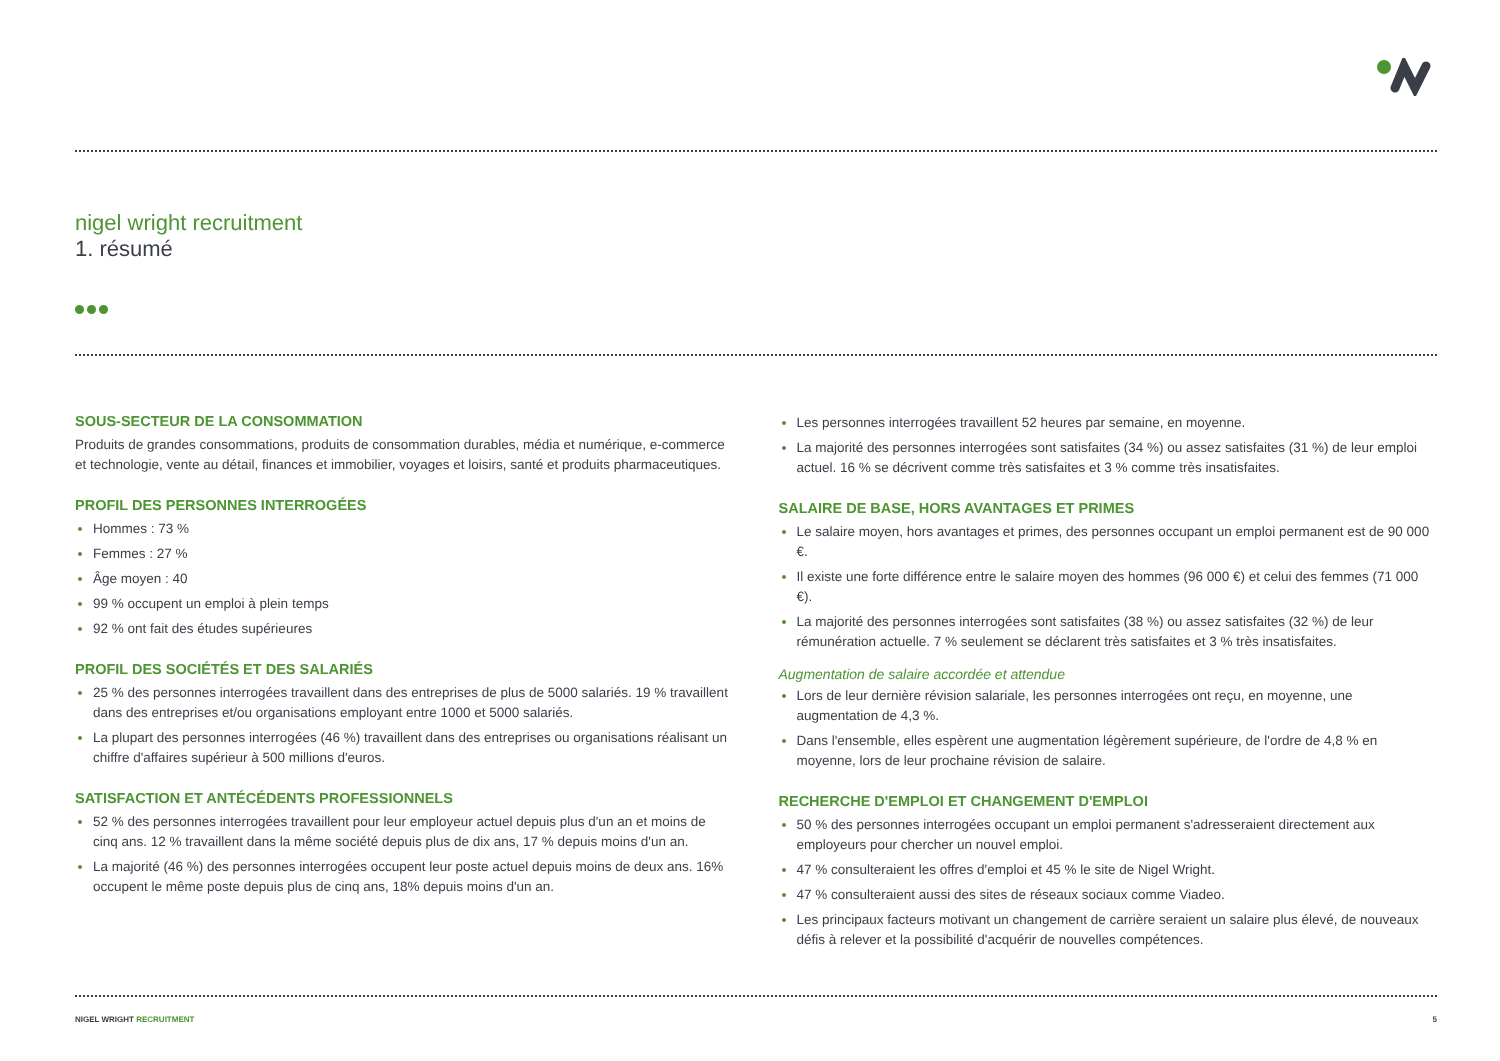nigel wright recruitment
1. résumé
SOUS-SECTEUR DE LA CONSOMMATION
Produits de grandes consommations, produits de consommation durables, média et numérique, e-commerce et technologie, vente au détail, finances et immobilier, voyages et loisirs, santé et produits pharmaceutiques.
PROFIL DES PERSONNES INTERROGÉES
Hommes : 73 %
Femmes : 27 %
Âge moyen : 40
99 % occupent un emploi à plein temps
92 % ont fait des études supérieures
PROFIL DES SOCIÉTÉS ET DES SALARIÉS
25 % des personnes interrogées travaillent dans des entreprises de plus de 5000 salariés. 19 % travaillent dans des entreprises et/ou organisations employant entre 1000 et 5000 salariés.
La plupart des personnes interrogées (46 %) travaillent dans des entreprises ou organisations réalisant un chiffre d'affaires supérieur à 500 millions d'euros.
SATISFACTION ET ANTÉCÉDENTS PROFESSIONNELS
52 % des personnes interrogées travaillent pour leur employeur actuel depuis plus d'un an et moins de cinq ans. 12 % travaillent dans la même société depuis plus de dix ans, 17 % depuis moins d'un an.
La majorité (46 %) des personnes interrogées occupent leur poste actuel depuis moins de deux ans. 16% occupent le même poste depuis plus de cinq ans, 18% depuis moins d'un an.
Les personnes interrogées travaillent 52 heures par semaine, en moyenne.
La majorité des personnes interrogées sont satisfaites (34 %) ou assez satisfaites (31 %) de leur emploi actuel. 16 % se décrivent comme très satisfaites et 3 % comme très insatisfaites.
SALAIRE DE BASE, HORS AVANTAGES ET PRIMES
Le salaire moyen, hors avantages et primes, des personnes occupant un emploi permanent est de 90 000 €.
Il existe une forte différence entre le salaire moyen des hommes (96 000 €) et celui des femmes (71 000 €).
La majorité des personnes interrogées sont satisfaites (38 %) ou assez satisfaites (32 %) de leur rémunération actuelle. 7 % seulement se déclarent très satisfaites et 3 % très insatisfaites.
Augmentation de salaire accordée et attendue
Lors de leur dernière révision salariale, les personnes interrogées ont reçu, en moyenne, une augmentation de 4,3 %.
Dans l'ensemble, elles espèrent une augmentation légèrement supérieure, de l'ordre de 4,8 % en moyenne, lors de leur prochaine révision de salaire.
RECHERCHE D'EMPLOI ET CHANGEMENT D'EMPLOI
50 % des personnes interrogées occupant un emploi permanent s'adresseraient directement aux employeurs pour chercher un nouvel emploi.
47 % consulteraient les offres d'emploi et 45 % le site de Nigel Wright.
47 % consulteraient aussi des sites de réseaux sociaux comme Viadeo.
Les principaux facteurs motivant un changement de carrière seraient un salaire plus élevé, de nouveaux défis à relever et la possibilité d'acquérir de nouvelles compétences.
NIGEL WRIGHT RECRUITMENT 5